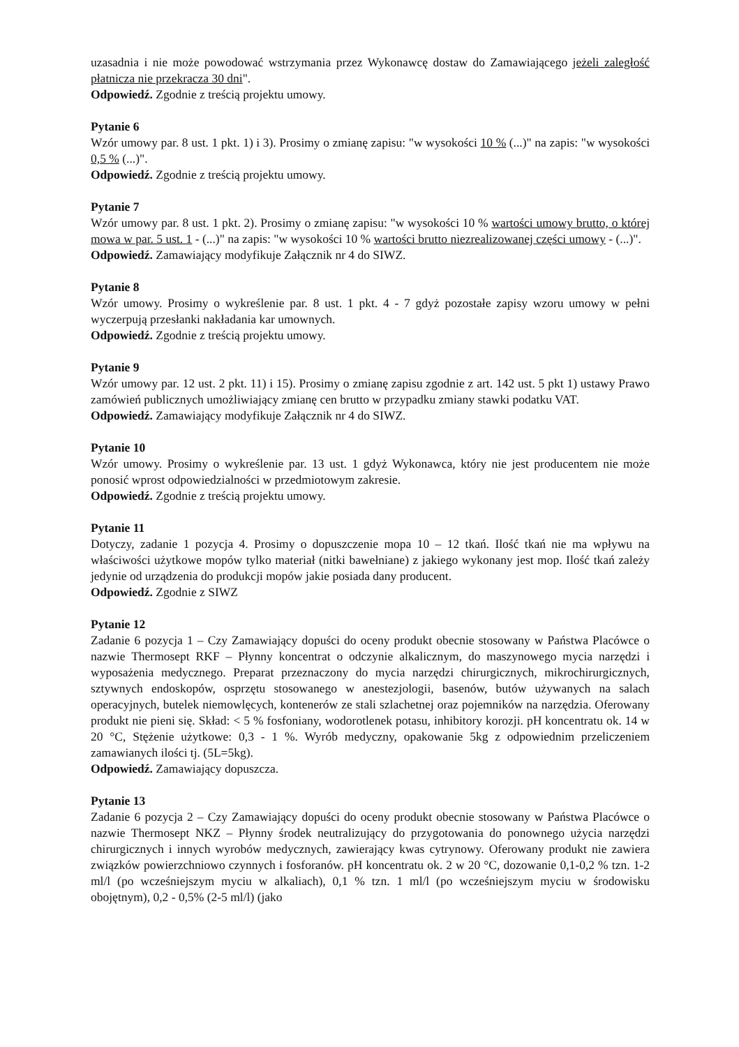uzasadnia i nie może powodować wstrzymania przez Wykonawcę dostaw do Zamawiającego jeżeli zaległość płatnicza nie przekracza 30 dni".
Odpowiedź. Zgodnie z treścią projektu umowy.
Pytanie 6
Wzór umowy par. 8 ust. 1 pkt. 1) i 3). Prosimy o zmianę zapisu: "w wysokości 10 % (...)" na zapis: "w wysokości 0,5 % (...)".
Odpowiedź. Zgodnie z treścią projektu umowy.
Pytanie 7
Wzór umowy par. 8 ust. 1 pkt. 2). Prosimy o zmianę zapisu: "w wysokości 10 % wartości umowy brutto, o której mowa w par. 5 ust. 1 - (...)" na zapis: "w wysokości 10 % wartości brutto niezrealizowanej części umowy - (...)".
Odpowiedź. Zamawiający modyfikuje Załącznik nr 4 do SIWZ.
Pytanie 8
Wzór umowy. Prosimy o wykreślenie par. 8 ust. 1 pkt. 4 - 7 gdyż pozostałe zapisy wzoru umowy w pełni wyczerpują przesłanki nakładania kar umownych.
Odpowiedź. Zgodnie z treścią projektu umowy.
Pytanie 9
Wzór umowy par. 12 ust. 2 pkt. 11) i 15). Prosimy o zmianę zapisu zgodnie z art. 142 ust. 5 pkt 1) ustawy Prawo zamówień publicznych umożliwiający zmianę cen brutto w przypadku zmiany stawki podatku VAT.
Odpowiedź. Zamawiający modyfikuje Załącznik nr 4 do SIWZ.
Pytanie 10
Wzór umowy. Prosimy o wykreślenie par. 13 ust. 1 gdyż Wykonawca, który nie jest producentem nie może ponosić wprost odpowiedzialności w przedmiotowym zakresie.
Odpowiedź. Zgodnie z treścią projektu umowy.
Pytanie 11
Dotyczy, zadanie 1 pozycja 4. Prosimy o dopuszczenie mopa 10 – 12 tkań. Ilość tkań nie ma wpływu na właściwości użytkowe mopów tylko materiał (nitki bawełniane) z jakiego wykonany jest mop. Ilość tkań zależy jedynie od urządzenia do produkcji mopów jakie posiada dany producent.
Odpowiedź. Zgodnie z SIWZ
Pytanie 12
Zadanie 6 pozycja 1 – Czy Zamawiający dopuści do oceny produkt obecnie stosowany w Państwa Placówce o nazwie Thermosept RKF – Płynny koncentrat o odczynie alkalicznym, do maszynowego mycia narzędzi i wyposażenia medycznego. Preparat przeznaczony do mycia narzędzi chirurgicznych, mikrochirurgicznych, sztywnych endoskopów, osprzętu stosowanego w anestezjologii, basenów, butów używanych na salach operacyjnych, butelek niemowlęcych, kontenerów ze stali szlachetnej oraz pojemników na narzędzia. Oferowany produkt nie pieni się. Skład: < 5 % fosfoniany, wodorotlenek potasu, inhibitory korozji. pH koncentratu ok. 14 w 20 °C, Stężenie użytkowe: 0,3 - 1 %. Wyrób medyczny, opakowanie 5kg z odpowiednim przeliczeniem zamawianych ilości tj. (5L=5kg).
Odpowiedź. Zamawiający dopuszcza.
Pytanie 13
Zadanie 6 pozycja 2 – Czy Zamawiający dopuści do oceny produkt obecnie stosowany w Państwa Placówce o nazwie Thermosept NKZ – Płynny środek neutralizujący do przygotowania do ponownego użycia narzędzi chirurgicznych i innych wyrobów medycznych, zawierający kwas cytrynowy. Oferowany produkt nie zawiera związków powierzchniowo czynnych i fosforanów. pH koncentratu ok. 2 w 20 °C, dozowanie 0,1-0,2 % tzn. 1-2 ml/l (po wcześniejszym myciu w alkaliach), 0,1 % tzn. 1 ml/l (po wcześniejszym myciu w środowisku obojętnym), 0,2 - 0,5% (2-5 ml/l) (jako